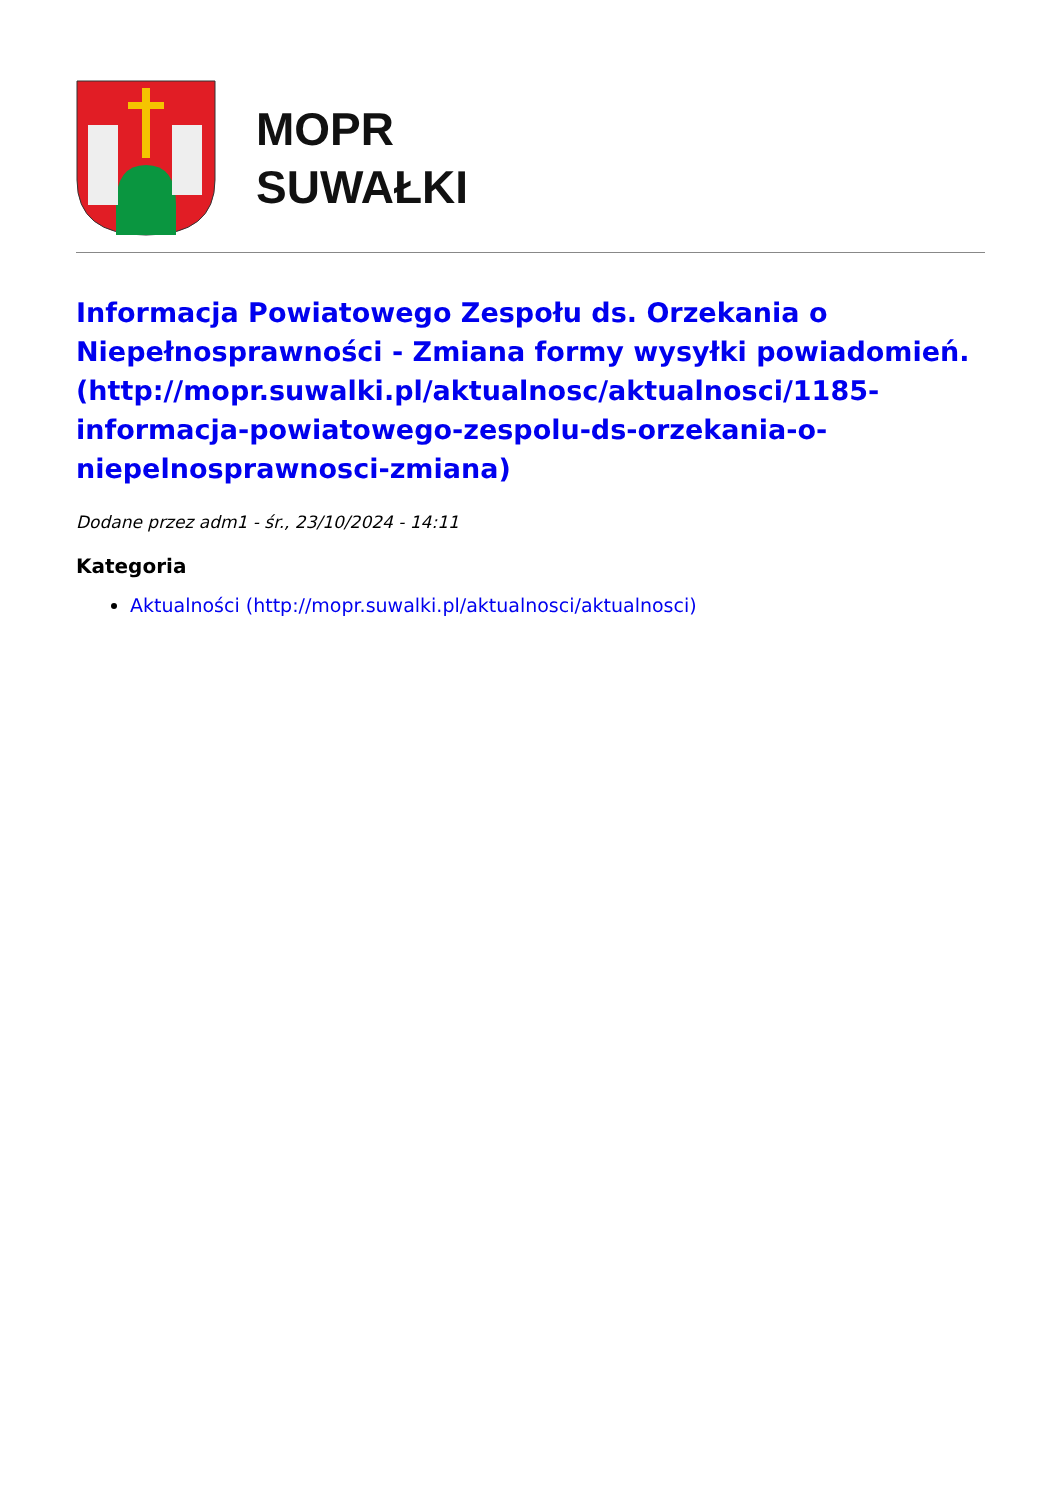MOPR
SUWAŁKI
Informacja Powiatowego Zespołu ds. Orzekania o Niepełnosprawności - Zmiana formy wysyłki powiadomień. (http://mopr.suwalki.pl/aktualnosc/aktualnosci/1185-informacja-powiatowego-zespolu-ds-orzekania-o-niepelnosprawnosci-zmiana)
Dodane przez adm1 - śr., 23/10/2024 - 14:11
Kategoria
Aktualności (http://mopr.suwalki.pl/aktualnosci/aktualnosci)